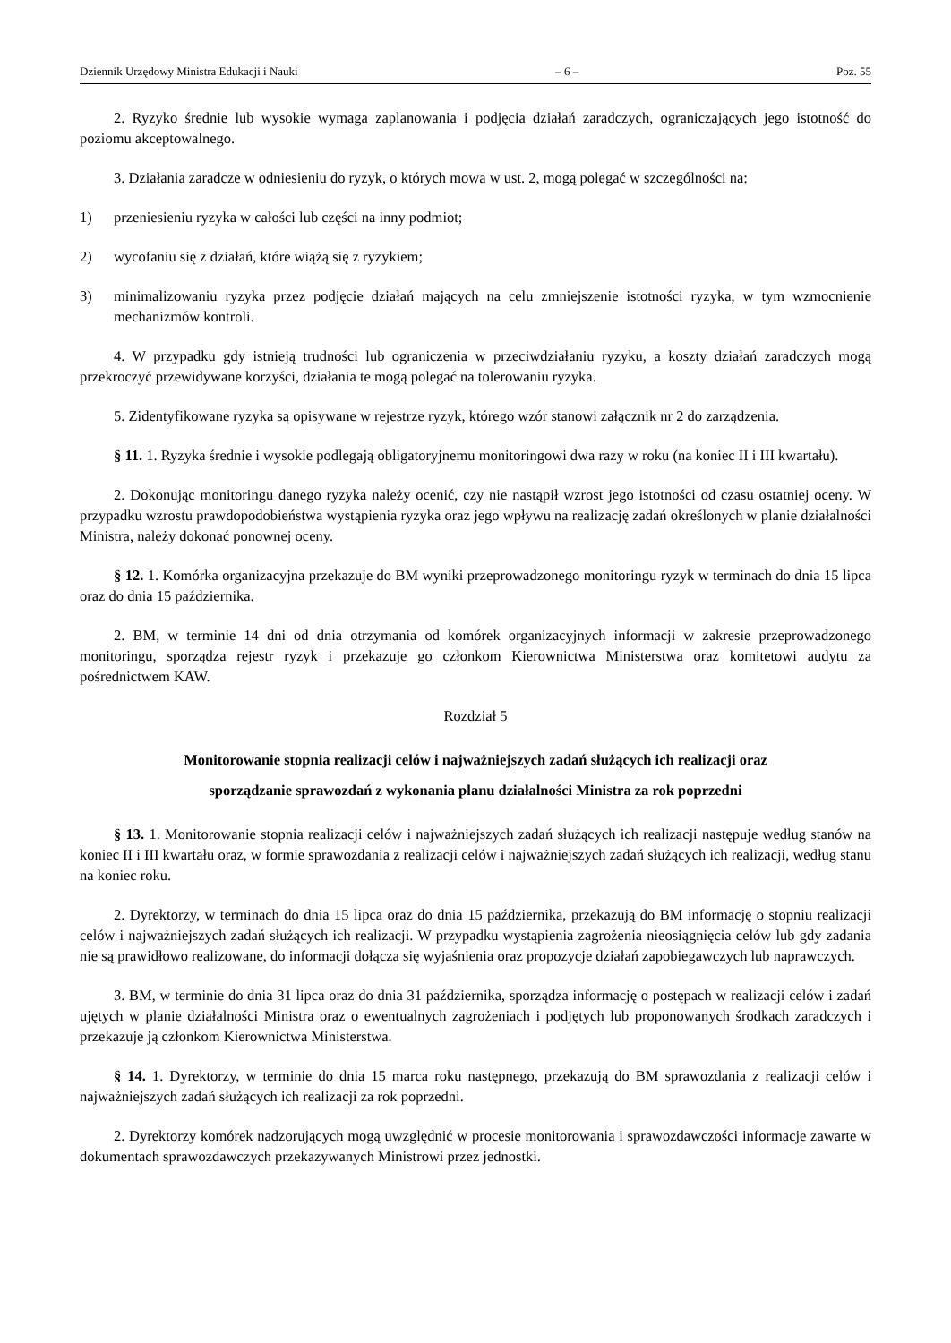Dziennik Urzędowy Ministra Edukacji i Nauki – 6 – Poz. 55
2. Ryzyko średnie lub wysokie wymaga zaplanowania i podjęcia działań zaradczych, ograniczających jego istotność do poziomu akceptowalnego.
3. Działania zaradcze w odniesieniu do ryzyk, o których mowa w ust. 2, mogą polegać w szczególności na:
1) przeniesieniu ryzyka w całości lub części na inny podmiot;
2) wycofaniu się z działań, które wiążą się z ryzykiem;
3) minimalizowaniu ryzyka przez podjęcie działań mających na celu zmniejszenie istotności ryzyka, w tym wzmocnienie mechanizmów kontroli.
4. W przypadku gdy istnieją trudności lub ograniczenia w przeciwdziałaniu ryzyku, a koszty działań zaradczych mogą przekroczyć przewidywane korzyści, działania te mogą polegać na tolerowaniu ryzyka.
5. Zidentyfikowane ryzyka są opisywane w rejestrze ryzyk, którego wzór stanowi załącznik nr 2 do zarządzenia.
§ 11. 1. Ryzyka średnie i wysokie podlegają obligatoryjnemu monitoringowi dwa razy w roku (na koniec II i III kwartału).
2. Dokonując monitoringu danego ryzyka należy ocenić, czy nie nastąpił wzrost jego istotności od czasu ostatniej oceny. W przypadku wzrostu prawdopodobieństwa wystąpienia ryzyka oraz jego wpływu na realizację zadań określonych w planie działalności Ministra, należy dokonać ponownej oceny.
§ 12. 1. Komórka organizacyjna przekazuje do BM wyniki przeprowadzonego monitoringu ryzyk w terminach do dnia 15 lipca oraz do dnia 15 października.
2. BM, w terminie 14 dni od dnia otrzymania od komórek organizacyjnych informacji w zakresie przeprowadzonego monitoringu, sporządza rejestr ryzyk i przekazuje go członkom Kierownictwa Ministerstwa oraz komitetowi audytu za pośrednictwem KAW.
Rozdział 5
Monitorowanie stopnia realizacji celów i najważniejszych zadań służących ich realizacji oraz
sporządzanie sprawozdań z wykonania planu działalności Ministra za rok poprzedni
§ 13. 1. Monitorowanie stopnia realizacji celów i najważniejszych zadań służących ich realizacji następuje według stanów na koniec II i III kwartału oraz, w formie sprawozdania z realizacji celów i najważniejszych zadań służących ich realizacji, według stanu na koniec roku.
2. Dyrektorzy, w terminach do dnia 15 lipca oraz do dnia 15 października, przekazują do BM informację o stopniu realizacji celów i najważniejszych zadań służących ich realizacji. W przypadku wystąpienia zagrożenia nieosiągnięcia celów lub gdy zadania nie są prawidłowo realizowane, do informacji dołącza się wyjaśnienia oraz propozycje działań zapobiegawczych lub naprawczych.
3. BM, w terminie do dnia 31 lipca oraz do dnia 31 października, sporządza informację o postępach w realizacji celów i zadań ujętych w planie działalności Ministra oraz o ewentualnych zagrożeniach i podjętych lub proponowanych środkach zaradczych i przekazuje ją członkom Kierownictwa Ministerstwa.
§ 14. 1. Dyrektorzy, w terminie do dnia 15 marca roku następnego, przekazują do BM sprawozdania z realizacji celów i najważniejszych zadań służących ich realizacji za rok poprzedni.
2. Dyrektorzy komórek nadzorujących mogą uwzględnić w procesie monitorowania i sprawozdawczości informacje zawarte w dokumentach sprawozdawczych przekazywanych Ministrowi przez jednostki.